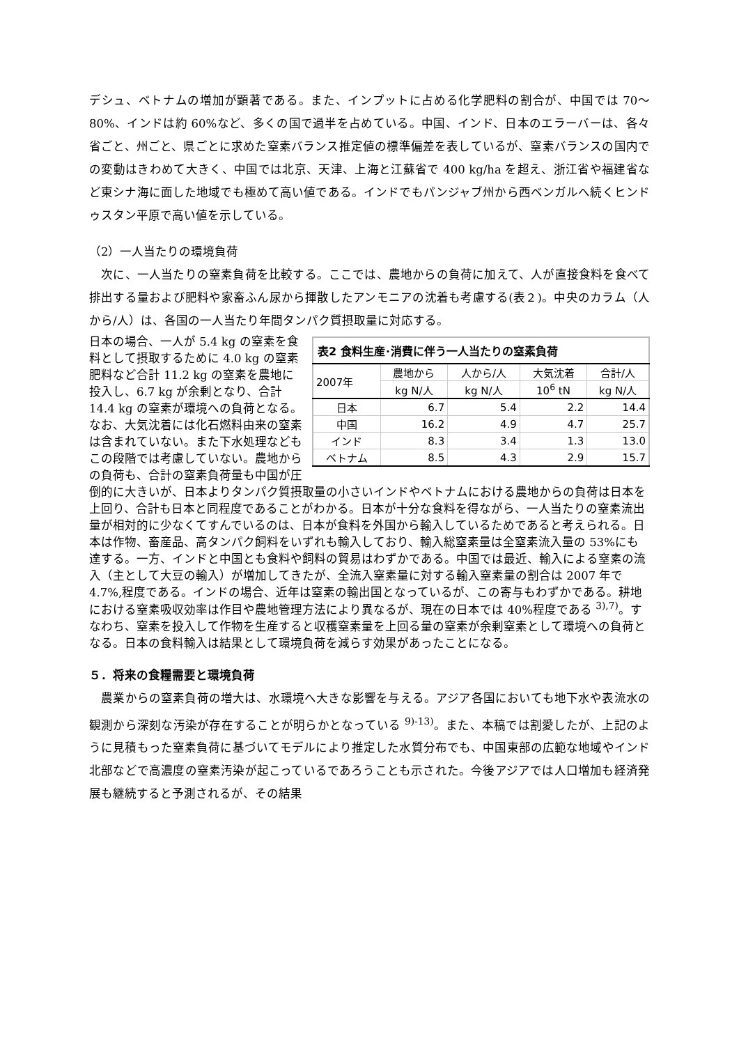デシュ、ベトナムの増加が顕著である。また、インプットに占める化学肥料の割合が、中国では 70～80%、インドは約 60%など、多くの国で過半を占めている。中国、インド、日本のエラーバーは、各々省ごと、州ごと、県ごとに求めた窒素バランス推定値の標準偏差を表しているが、窒素バランスの国内での変動はきわめて大きく、中国では北京、天津、上海と江蘇省で 400 kg/ha を超え、浙江省や福建省など東シナ海に面した地域でも極めて高い値である。インドでもパンジャブ州から西ベンガルへ続くヒンドゥスタン平原で高い値を示している。
（2）一人当たりの環境負荷
　次に、一人当たりの窒素負荷を比較する。ここでは、農地からの負荷に加えて、人が直接食料を食べて排出する量および肥料や家畜ふん尿から揮散したアンモニアの沈着も考慮する(表２)。中央のカラム（人から/人）は、各国の一人当たり年間タンパク質摂取量に対応する。
| 表2 食料生産･消費に伴う一人当たりの窒素負荷 | | | | |
| --- | --- | --- | --- | --- |
| 2007年 | 農地から | 人から/人 | 大気沈着 | 合計/人 |
| | kg N/人 | kg N/人 | 10<sup>6</sup> tN | kg N/人 |
| 日本 | 6.7 | 5.4 | 2.2 | 14.4 |
| 中国 | 16.2 | 4.9 | 4.7 | 25.7 |
| インド | 8.3 | 3.4 | 1.3 | 13.0 |
| ベトナム | 8.5 | 4.3 | 2.9 | 15.7 |
日本の場合、一人が 5.4 kg の窒素を食料として摂取するために 4.0 kg の窒素肥料など合計 11.2 kg の窒素を農地に投入し、6.7 kg が余剰となり、合計 14.4 kg の窒素が環境への負荷となる。なお、大気沈着には化石燃料由来の窒素は含まれていない。また下水処理などもこの段階では考慮していない。農地からの負荷も、合計の窒素負荷量も中国が圧倒的に大きいが、日本よりタンパク質摂取量の小さいインドやベトナムにおける農地からの負荷は日本を上回り、合計も日本と同程度であることがわかる。日本が十分な食料を得ながら、一人当たりの窒素流出量が相対的に少なくてすんでいるのは、日本が食料を外国から輸入しているためであると考えられる。日本は作物、畜産品、高タンパク飼料をいずれも輸入しており、輸入総窒素量は全窒素流入量の 53%にも達する。一方、インドと中国とも食料や飼料の貿易はわずかである。中国では最近、輸入による窒素の流入（主として大豆の輸入）が増加してきたが、全流入窒素量に対する輸入窒素量の割合は 2007 年で 4.7%,程度である。インドの場合、近年は窒素の輸出国となっているが、この寄与もわずかである。耕地における窒素吸収効率は作目や農地管理方法により異なるが、現在の日本では 40%程度である <sup>3),7)</sup>。すなわち、窒素を投入して作物を生産すると収穫窒素量を上回る量の窒素が余剰窒素として環境への負荷となる。日本の食料輸入は結果として環境負荷を減らす効果があったことになる。
５．将来の食糧需要と環境負荷
　農業からの窒素負荷の増大は、水環境へ大きな影響を与える。アジア各国においても地下水や表流水の観測から深刻な汚染が存在することが明らかとなっている <sup>9)-13)</sup>。また、本稿では割愛したが、上記のように見積もった窒素負荷に基づいてモデルにより推定した水質分布でも、中国東部の広範な地域やインド北部などで高濃度の窒素汚染が起こっているであろうことも示された。今後アジアでは人口増加も経済発展も継続すると予測されるが、その結果